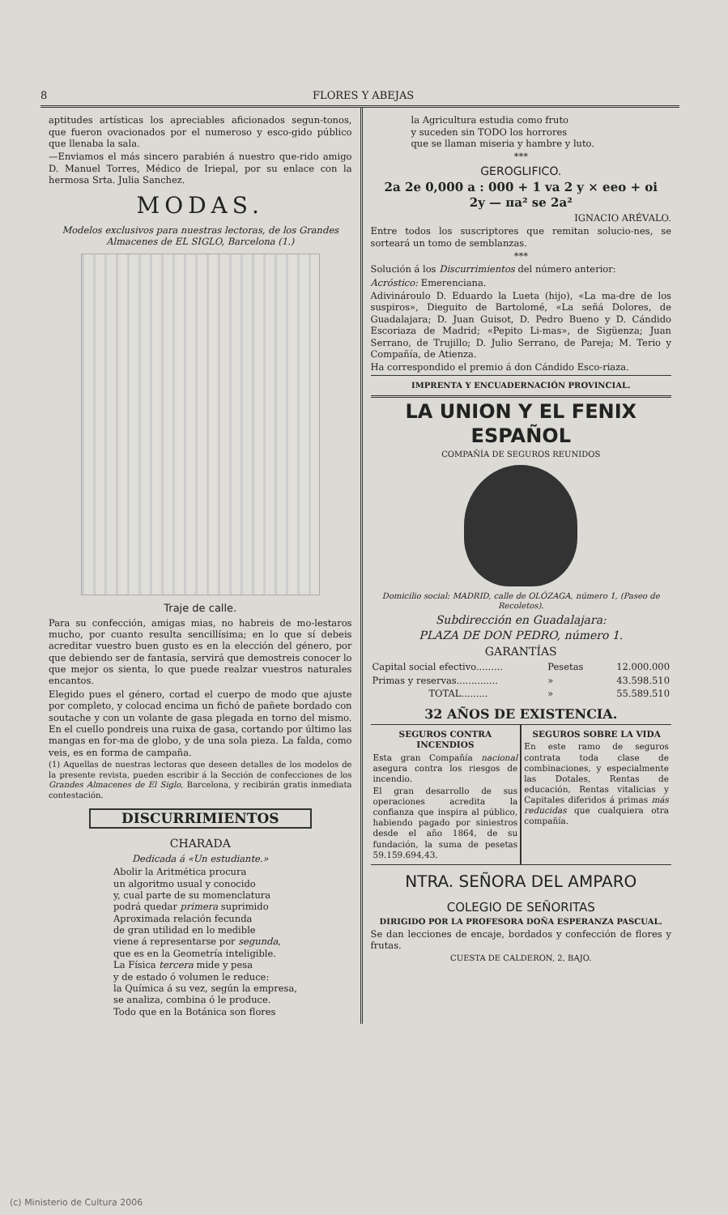8 FLORES Y ABEJAS
aptitudes artísticas los apreciables aficionados segun-tonos, que fueron ovacionados por el numeroso y esco-gido público que llenaba la sala.
—Enviamos el más sincero parabién á nuestro que-rido amigo D. Manuel Torres, Médico de Iriepal, por su enlace con la hermosa Srta. Julia Sanchez.
MODAS.
Modelos exclusivos para nuestras lectoras, de los Grandes Almacenes de EL SIGLO, Barcelona (1.)
Traje de calle.
Para su confección, amigas mias, no habreis de mo-lestaros mucho, por cuanto resulta sencillísima; en lo que sí debeis acreditar vuestro buen gusto es en la elección del género, por que debiendo ser de fantasía, servirá que demostreis conocer lo que mejor os sienta, lo que puede realzar vuestros naturales encantos.
Elegido pues el género, cortad el cuerpo de modo que ajuste por completo, y colocad encima un fichó de pañete bordado con soutache y con un volante de gasa plegada en torno del mismo. En el cuello pondreis una ruixa de gasa, cortando por último las mangas en for-ma de globo, y de una sola pieza. La falda, como veis, es en forma de campaña.
(1) Aquellas de nuestras lectoras que deseen detalles de los modelos de la presente revista, pueden escribir á la Sección de confecciones de los Grandes Almacenes de El Siglo, Barcelona, y recibirán gratis inmediata contestación.
DISCURRIMIENTOS
CHARADA
Dedicada á «Un estudiante.»
Abolir la Aritmética procura
un algoritmo usual y conocido
y, cual parte de su momenclatura
podrá quedar primera suprimido
Aproximada relación fecunda
de gran utilidad en lo medible
viene á representarse por segunda,
que es en la Geometría inteligible.
La Física tercera mide y pesa
y de estado ó volumen le reduce:
la Química á su vez, según la empresa,
se analiza, combina ó le produce.
Todo que en la Botánica son flores
la Agricultura estudia como fruto
y suceden sin TODO los horrores
que se llaman miseria y hambre y luto.
***
GEROGLIFICO.
2a 2e 0,000 a : 000 + 1 va 2 y × eeo + oi
2y — πa² se 2a²
IGNACIO ARÉVALO.
Entre todos los suscriptores que remitan solucio-nes, se sorteará un tomo de semblanzas.
***
Solución á los Discurrimientos del número anterior:
Acróstico: Emerenciana.
Adivinároulo D. Eduardo la Lueta (hijo), «La ma-dre de los suspiros», Dieguito de Bartolomé, «La señá Dolores, de Guadalajara; D. Juan Guisot, D. Pedro Bueno y D. Cándido Escoriaza de Madrid; «Pepito Li-mas», de Sigüenza; Juan Serrano, de Trujillo; D. Julio Serrano, de Pareja; M. Terio y Compañía, de Atienza.
Ha correspondido el premio á don Cándido Esco-riaza.
IMPRENTA Y ENCUADERNACIÓN PROVINCIAL.
LA UNION Y EL FENIX ESPAÑOL
COMPAÑÍA DE SEGUROS REUNIDOS
Domicilio social: MADRID, calle de OLÓZAGA, número 1, (Paseo de Recoletos).
Subdirección en Guadalajara:
PLAZA DE DON PEDRO, número 1.
GARANTÍAS
| Capital social efectivo......... | Pesetas | 12.000.000 |
| Primas y reservas.............. | » | 43.598.510 |
| TOTAL......... | » | 55.589.510 |
32 AÑOS DE EXISTENCIA.
SEGUROS CONTRA INCENDIOS
Esta gran Compañía nacional asegura contra los riesgos de incendio.
El gran desarrollo de sus operaciones acredita la confianza que inspira al público, habiendo pagado por siniestros desde el año 1864, de su fundación, la suma de pesetas 59.159.694,43.
SEGUROS SOBRE LA VIDA
En este ramo de seguros contrata toda clase de combinaciones, y especialmente las Dotales, Rentas de educación, Rentas vitalicias y Capitales diferidos á primas más reducidas que cualquiera otra compañía.
NTRA. SEÑORA DEL AMPARO
COLEGIO DE SEÑORITAS
DIRIGIDO POR LA PROFESORA DOÑA ESPERANZA PASCUAL.
Se dan lecciones de encaje, bordados y confección de flores y frutas.
CUESTA DE CALDERON, 2, BAJO.
(c) Ministerio de Cultura 2006